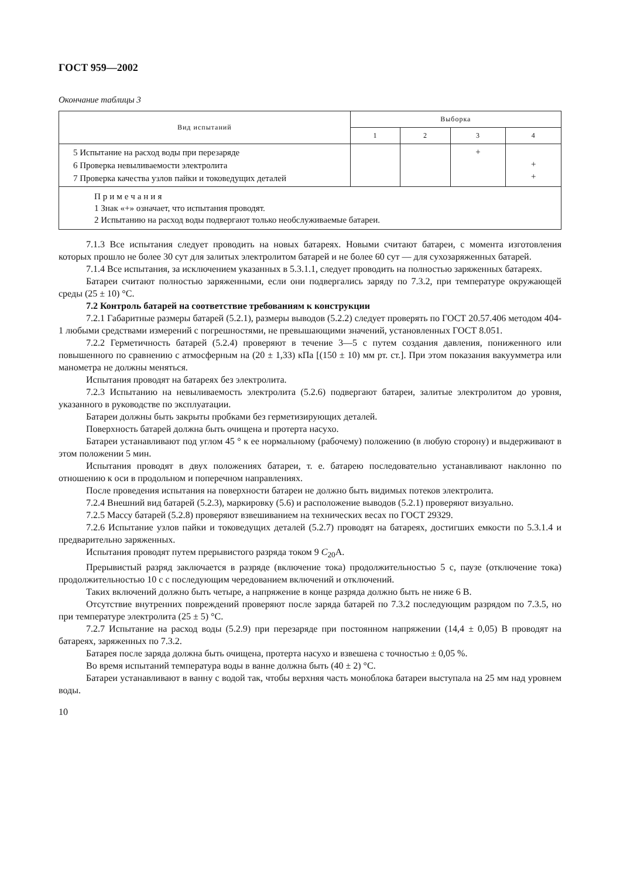ГОСТ 959—2002
Окончание таблицы 3
| Вид испытаний | Выборка | | | |
| --- | --- | --- | --- | --- |
| | 1 | 2 | 3 | 4 |
| 5 Испытание на расход воды при перезаряде 6 Проверка невыливаемости электролита 7 Проверка качества узлов пайки и токоведущих деталей | | | + | + + |
| Примечания 1 Знак «+» означает, что испытания проводят. 2 Испытанию на расход воды подвергают только необслуживаемые батареи. | | | | |
7.1.3 Все испытания следует проводить на новых батареях. Новыми считают батареи, с момента изготовления которых прошло не более 30 сут для залитых электролитом батарей и не более 60 сут — для сухозаряженных батарей.
7.1.4 Все испытания, за исключением указанных в 5.3.1.1, следует проводить на полностью заряженных батареях.
Батареи считают полностью заряженными, если они подвергались заряду по 7.3.2, при температуре окружающей среды (25 ± 10) °С.
7.2 Контроль батарей на соответствие требованиям к конструкции
7.2.1 Габаритные размеры батарей (5.2.1), размеры выводов (5.2.2) следует проверять по ГОСТ 20.57.406 методом 404-1 любыми средствами измерений с погрешностями, не превышающими значений, установленных ГОСТ 8.051.
7.2.2 Герметичность батарей (5.2.4) проверяют в течение 3—5 с путем создания давления, пониженного или повышенного по сравнению с атмосферным на (20 ± 1,33) кПа [(150 ± 10) мм рт. ст.]. При этом показания вакуумметра или манометра не должны меняться.
Испытания проводят на батареях без электролита.
7.2.3 Испытанию на невыливаемость электролита (5.2.6) подвергают батареи, залитые электролитом до уровня, указанного в руководстве по эксплуатации.
Батареи должны быть закрыты пробками без герметизирующих деталей.
Поверхность батарей должна быть очищена и протерта насухо.
Батареи устанавливают под углом 45 ° к ее нормальному (рабочему) положению (в любую сторону) и выдерживают в этом положении 5 мин.
Испытания проводят в двух положениях батареи, т. е. батарею последовательно устанавливают наклонно по отношению к оси в продольном и поперечном направлениях.
После проведения испытания на поверхности батареи не должно быть видимых потеков электролита.
7.2.4 Внешний вид батарей (5.2.3), маркировку (5.6) и расположение выводов (5.2.1) проверяют визуально.
7.2.5 Массу батарей (5.2.8) проверяют взвешиванием на технических весах по ГОСТ 29329.
7.2.6 Испытание узлов пайки и токоведущих деталей (5.2.7) проводят на батареях, достигших емкости по 5.3.1.4 и предварительно заряженных.
Испытания проводят путем прерывистого разряда током 9 C<sub>20</sub>A.
Прерывистый разряд заключается в разряде (включение тока) продолжительностью 5 с, паузе (отключение тока) продолжительностью 10 с с последующим чередованием включений и отключений.
Таких включений должно быть четыре, а напряжение в конце разряда должно быть не ниже 6 В.
Отсутствие внутренних повреждений проверяют после заряда батарей по 7.3.2 последующим разрядом по 7.3.5, но при температуре электролита (25 ± 5) °С.
7.2.7 Испытание на расход воды (5.2.9) при перезаряде при постоянном напряжении (14,4 ± 0,05) В проводят на батареях, заряженных по 7.3.2.
Батарея после заряда должна быть очищена, протерта насухо и взвешена с точностью ± 0,05 %.
Во время испытаний температура воды в ванне должна быть (40 ± 2) °С.
Батареи устанавливают в ванну с водой так, чтобы верхняя часть моноблока батареи выступала на 25 мм над уровнем воды.
10